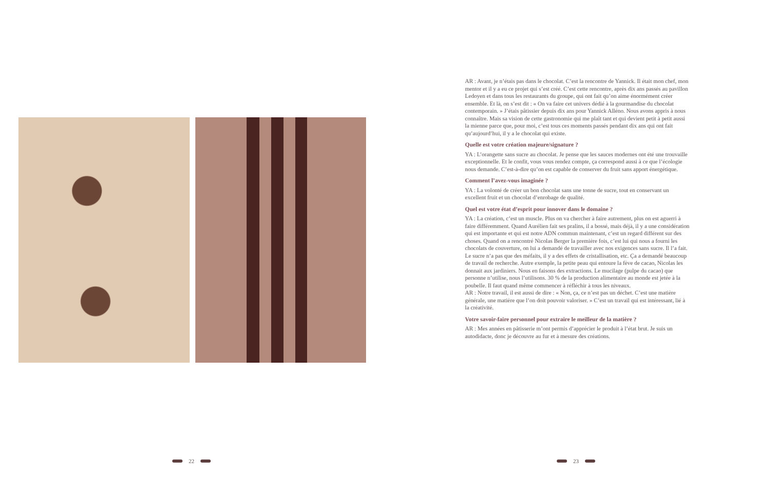AR : Avant, je n’étais pas dans le chocolat. C’est la rencontre de Yannick. Il était mon chef, mon mentor et il y a eu ce projet qui s’est créé. C’est cette rencontre, après dix ans passés au pavillon Ledoyen et dans tous les restaurants du groupe, qui ont fait qu’on aime énormément créer ensemble. Et là, on s’est dit : « On va faire cet univers dédié à la gourmandise du chocolat contemporain. » J’étais pâtissier depuis dix ans pour Yannick Alléno. Nous avons appris à nous connaître. Mais sa vision de cette gastronomie qui me plaît tant et qui devient petit à petit aussi la mienne parce que, pour moi, c’est tous ces moments passés pendant dix ans qui ont fait qu’aujourd’hui, il y a le chocolat qui existe.
Quelle est votre création majeure/signature ?
YA : L’orangette sans sucre au chocolat. Je pense que les sauces modernes ont été une trouvaille exceptionnelle. Et le confit, vous vous rendez compte, ça correspond aussi à ce que l’écologie nous demande. C’est-à-dire qu’on est capable de conserver du fruit sans apport énergétique.
Comment l’avez-vous imaginée ?
YA : La volonté de créer un bon chocolat sans une tonne de sucre, tout en conservant un excellent fruit et un chocolat d’enrobage de qualité.
Quel est votre état d’esprit pour innover dans le domaine ?
YA : La création, c’est un muscle. Plus on va chercher à faire autrement, plus on est aguerri à faire différemment. Quand Aurélien fait ses pralins, il a bossé, mais déjà, il y a une considération qui est importante et qui est notre ADN commun maintenant, c’est un regard différent sur des choses. Quand on a rencontré Nicolas Berger la première fois, c’est lui qui nous a fourni les chocolats de couverture, on lui a demandé de travailler avec nos exigences sans sucre. Il l’a fait. Le sucre n’a pas que des méfaits, il y a des effets de cristallisation, etc. Ça a demandé beaucoup de travail de recherche. Autre exemple, la petite peau qui entoure la fève de cacao, Nicolas les donnait aux jardiniers. Nous en faisons des extractions. Le mucilage (pulpe du cacao) que personne n’utilise, nous l’utilisons. 30 % de la production alimentaire au monde est jetée à la poubelle. Il faut quand même commencer à réfléchir à tous les niveaux.
AR : Notre travail, il est aussi de dire : « Non, ça, ce n’est pas un déchet. C’est une matière générale, une matière que l’on doit pouvoir valoriser. » C’est un travail qui est intéressant, lié à la créativité.
Votre savoir-faire personnel pour extraire le meilleur de la matière ?
AR : Mes années en pâtisserie m’ont permis d’apprécier le produit à l’état brut. Je suis un autodidacte, donc je découvre au fur et à mesure des créations.
22 23